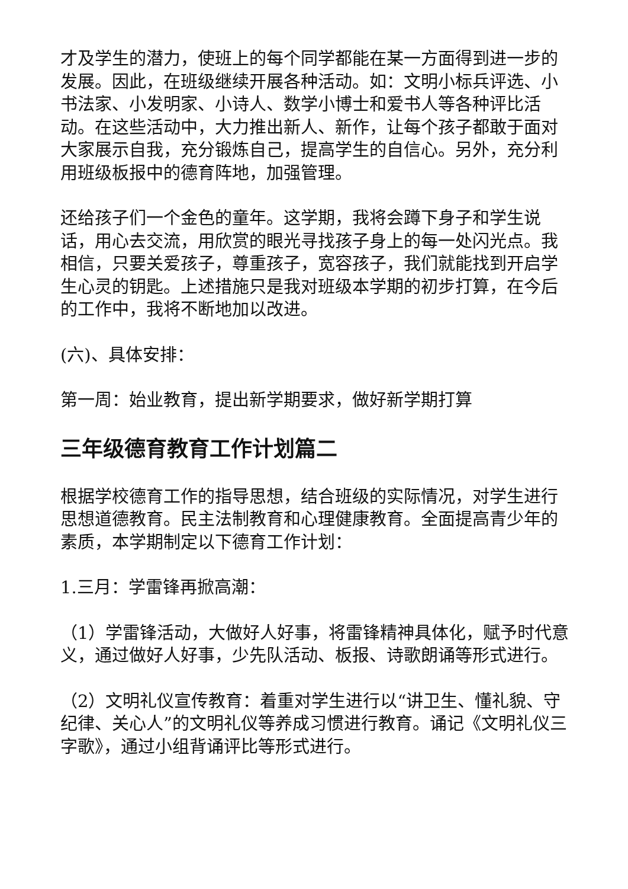才及学生的潜力，使班上的每个同学都能在某一方面得到进一步的发展。因此，在班级继续开展各种活动。如：文明小标兵评选、小书法家、小发明家、小诗人、数学小博士和爱书人等各种评比活动。在这些活动中，大力推出新人、新作，让每个孩子都敢于面对大家展示自我，充分锻炼自己，提高学生的自信心。另外，充分利用班级板报中的德育阵地，加强管理。
还给孩子们一个金色的童年。这学期，我将会蹲下身子和学生说话，用心去交流，用欣赏的眼光寻找孩子身上的每一处闪光点。我相信，只要关爱孩子，尊重孩子，宽容孩子，我们就能找到开启学生心灵的钥匙。上述措施只是我对班级本学期的初步打算，在今后的工作中，我将不断地加以改进。
(六)、具体安排：
第一周：始业教育，提出新学期要求，做好新学期打算
三年级德育教育工作计划篇二
根据学校德育工作的指导思想，结合班级的实际情况，对学生进行思想道德教育。民主法制教育和心理健康教育。全面提高青少年的素质，本学期制定以下德育工作计划：
1.三月：学雷锋再掀高潮：
（1）学雷锋活动，大做好人好事，将雷锋精神具体化，赋予时代意义，通过做好人好事，少先队活动、板报、诗歌朗诵等形式进行。
（2）文明礼仪宣传教育：着重对学生进行以“讲卫生、懂礼貌、守纪律、关心人”的文明礼仪等养成习惯进行教育。诵记《文明礼仪三字歌》，通过小组背诵评比等形式进行。